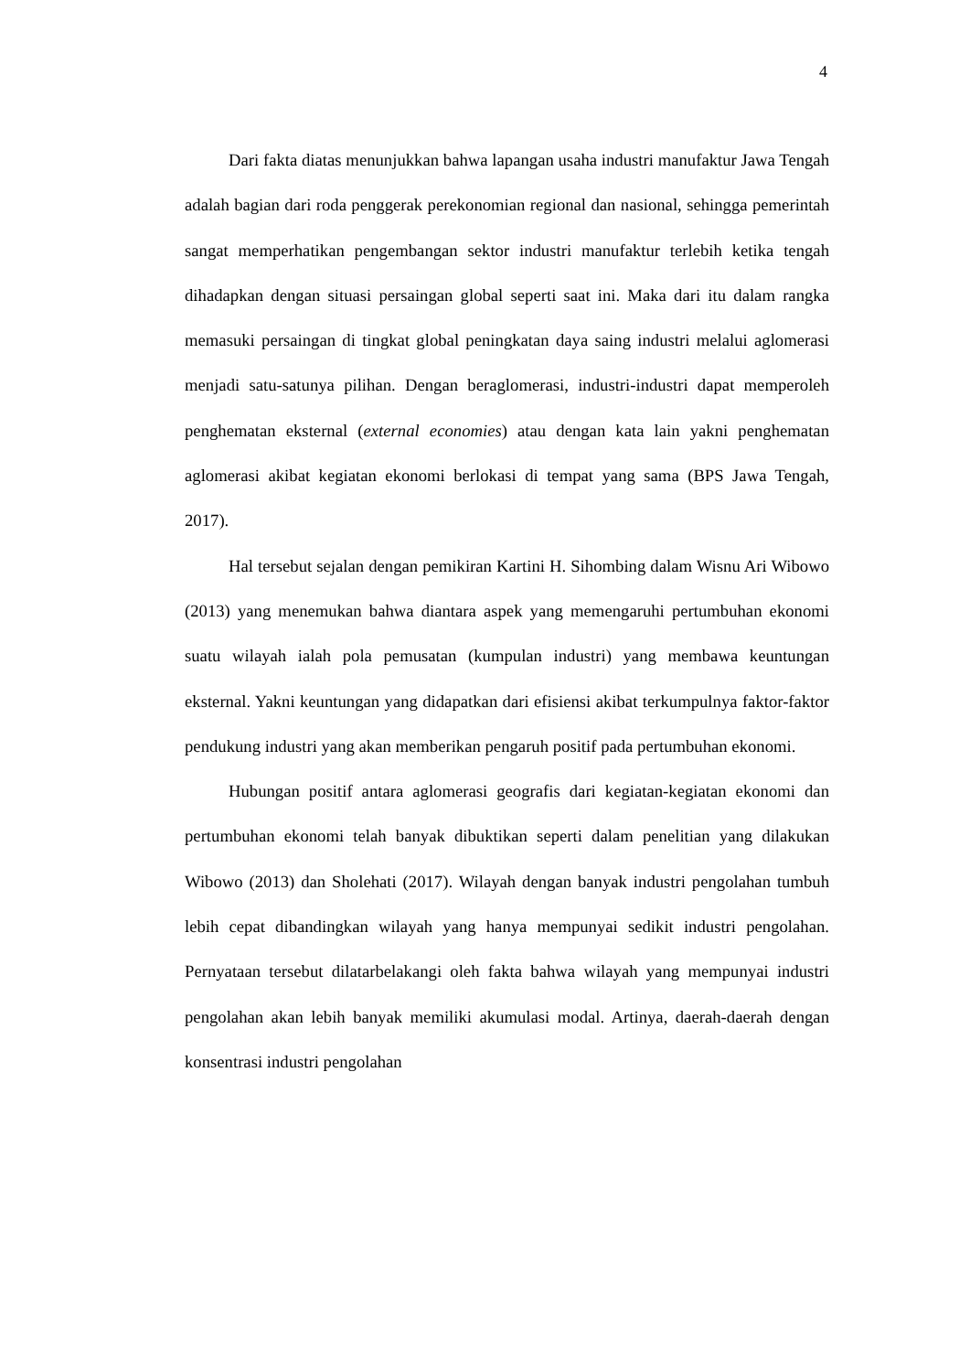4
Dari fakta diatas menunjukkan bahwa lapangan usaha industri manufaktur Jawa Tengah adalah bagian dari roda penggerak perekonomian regional dan nasional, sehingga pemerintah sangat memperhatikan pengembangan sektor industri manufaktur terlebih ketika tengah dihadapkan dengan situasi persaingan global seperti saat ini. Maka dari itu dalam rangka memasuki persaingan di tingkat global peningkatan daya saing industri melalui aglomerasi menjadi satu-satunya pilihan. Dengan beraglomerasi, industri-industri dapat memperoleh penghematan eksternal (external economies) atau dengan kata lain yakni penghematan aglomerasi akibat kegiatan ekonomi berlokasi di tempat yang sama (BPS Jawa Tengah, 2017).
Hal tersebut sejalan dengan pemikiran Kartini H. Sihombing dalam Wisnu Ari Wibowo (2013) yang menemukan bahwa diantara aspek yang memengaruhi pertumbuhan ekonomi suatu wilayah ialah pola pemusatan (kumpulan industri) yang membawa keuntungan eksternal. Yakni keuntungan yang didapatkan dari efisiensi akibat terkumpulnya faktor-faktor pendukung industri yang akan memberikan pengaruh positif pada pertumbuhan ekonomi.
Hubungan positif antara aglomerasi geografis dari kegiatan-kegiatan ekonomi dan pertumbuhan ekonomi telah banyak dibuktikan seperti dalam penelitian yang dilakukan Wibowo (2013) dan Sholehati (2017). Wilayah dengan banyak industri pengolahan tumbuh lebih cepat dibandingkan wilayah yang hanya mempunyai sedikit industri pengolahan. Pernyataan tersebut dilatarbelakangi oleh fakta bahwa wilayah yang mempunyai industri pengolahan akan lebih banyak memiliki akumulasi modal. Artinya, daerah-daerah dengan konsentrasi industri pengolahan